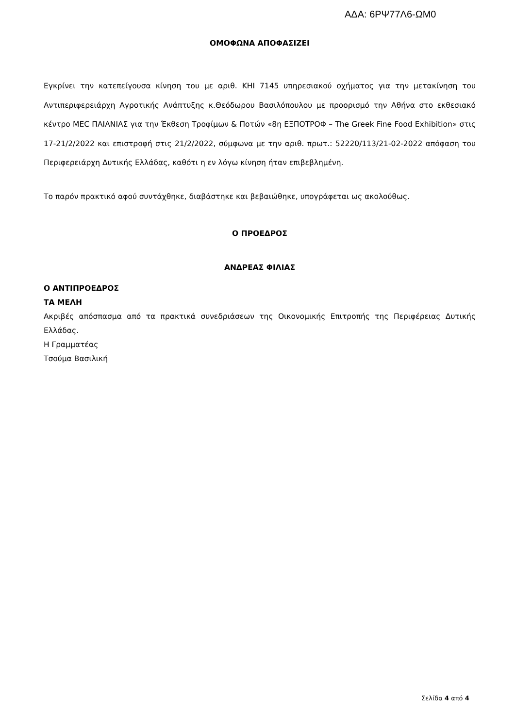ΑΔΑ: 6ΡΨ77Λ6-ΩΜ0
ΟΜΟΦΩΝΑ ΑΠΟΦΑΣΙΖΕΙ
Εγκρίνει την κατεπείγουσα κίνηση του με αριθ. ΚΗΙ 7145 υπηρεσιακού οχήματος για την μετακίνηση του Αντιπεριφερειάρχη Αγροτικής Ανάπτυξης κ.Θεόδωρου Βασιλόπουλου με προορισμό την Αθήνα στο εκθεσιακό κέντρο ΜΕC ΠΑΙΑΝΙΑΣ για την Έκθεση Τροφίμων & Ποτών «8η ΕΞΠΟΤΡΟΦ – The Greek Fine Food Exhibition» στις 17-21/2/2022 και επιστροφή στις 21/2/2022, σύμφωνα με την αριθ. πρωτ.: 52220/113/21-02-2022 απόφαση του Περιφερειάρχη Δυτικής Ελλάδας, καθότι η εν λόγω κίνηση ήταν επιβεβλημένη.
Το παρόν πρακτικό αφού συντάχθηκε, διαβάστηκε και βεβαιώθηκε, υπογράφεται ως ακολούθως.
Ο ΠΡΟΕΔΡΟΣ
ΑΝΔΡΕΑΣ ΦΙΛΙΑΣ
Ο ΑΝΤΙΠΡΟΕΔΡΟΣ
ΤΑ ΜΕΛΗ
Ακριβές απόσπασμα από τα πρακτικά συνεδριάσεων της Οικονομικής Επιτροπής της Περιφέρειας Δυτικής Ελλάδας.
Η Γραμματέας
Τσούμα Βασιλική
Σελίδα 4 από 4